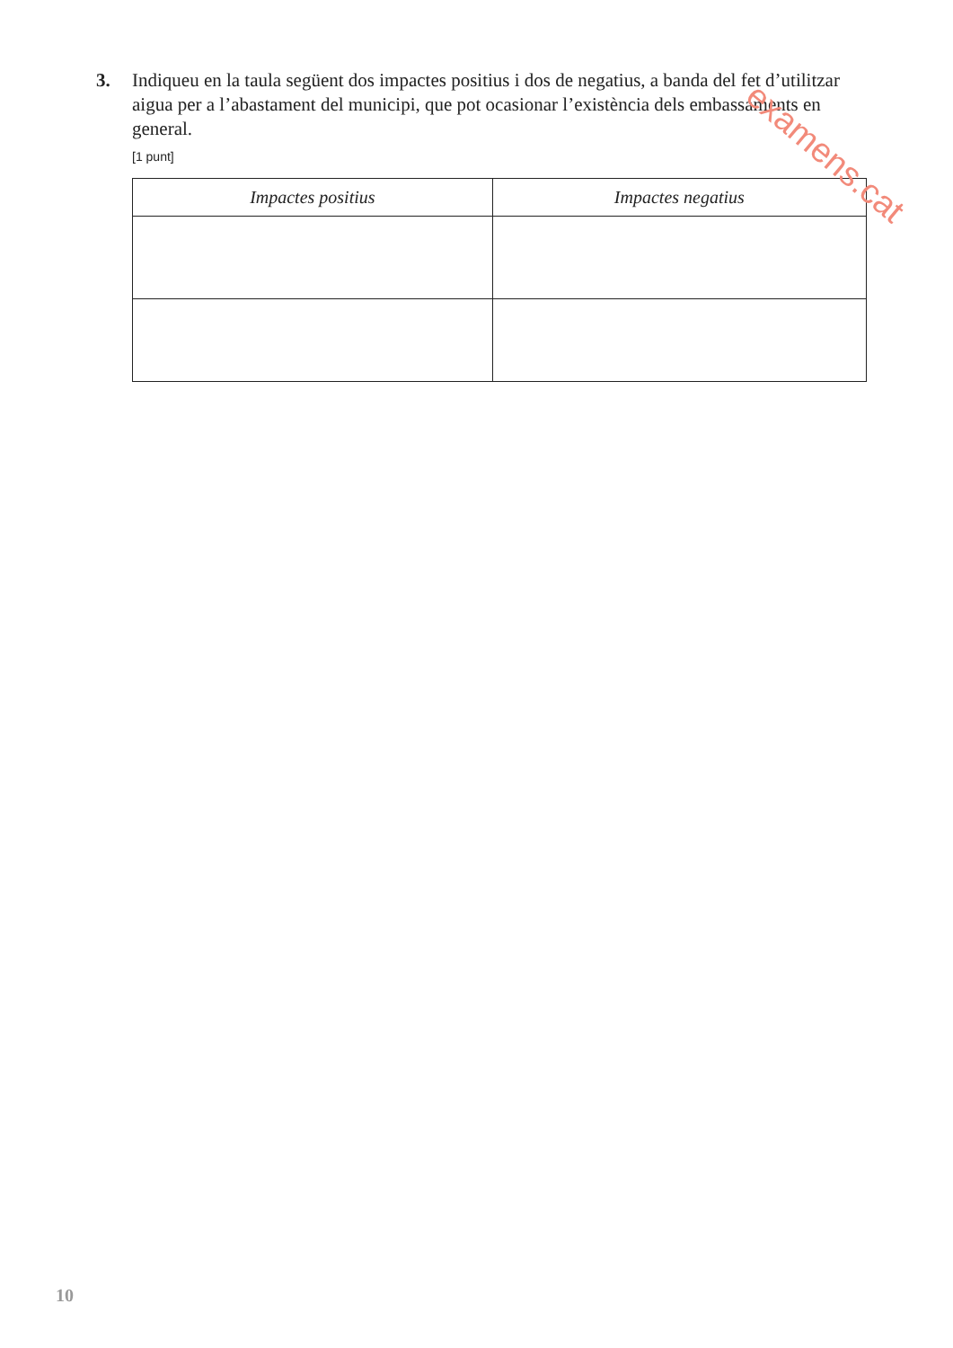3. Indiqueu en la taula següent dos impactes positius i dos de negatius, a banda del fet d’utilitzar aigua per a l’abastament del municipi, que pot ocasionar l’existència dels embassaments en general.
[1 punt]
| Impactes positius | Impactes negatius |
| --- | --- |
examens.cat
10